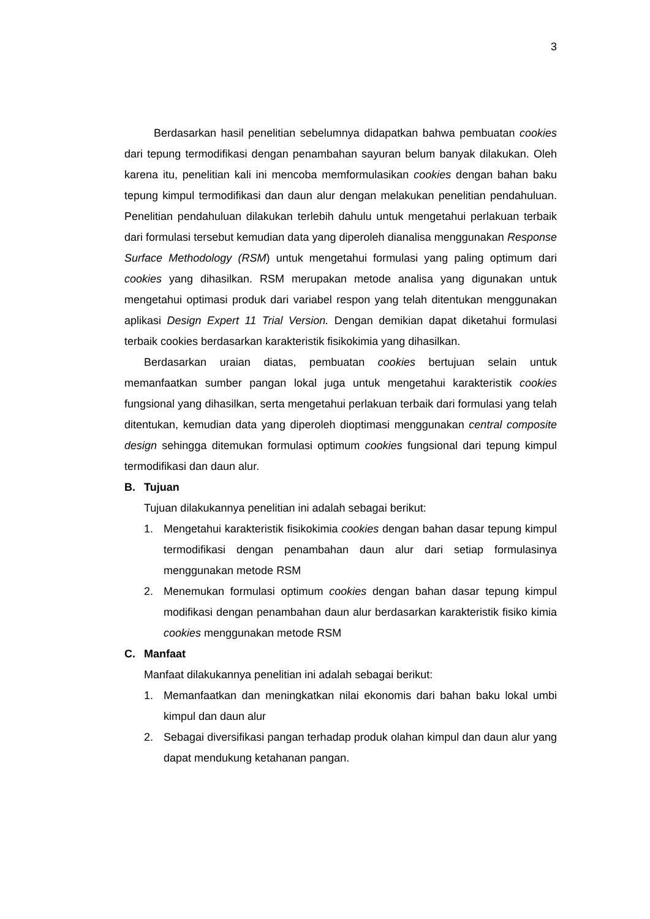3
Berdasarkan hasil penelitian sebelumnya didapatkan bahwa pembuatan cookies dari tepung termodifikasi dengan penambahan sayuran belum banyak dilakukan. Oleh karena itu, penelitian kali ini mencoba memformulasikan cookies dengan bahan baku tepung kimpul termodifikasi dan daun alur dengan melakukan penelitian pendahuluan. Penelitian pendahuluan dilakukan terlebih dahulu untuk mengetahui perlakuan terbaik dari formulasi tersebut kemudian data yang diperoleh dianalisa menggunakan Response Surface Methodology (RSM) untuk mengetahui formulasi yang paling optimum dari cookies yang dihasilkan. RSM merupakan metode analisa yang digunakan untuk mengetahui optimasi produk dari variabel respon yang telah ditentukan menggunakan aplikasi Design Expert 11 Trial Version. Dengan demikian dapat diketahui formulasi terbaik cookies berdasarkan karakteristik fisikokimia yang dihasilkan.
Berdasarkan uraian diatas, pembuatan cookies bertujuan selain untuk memanfaatkan sumber pangan lokal juga untuk mengetahui karakteristik cookies fungsional yang dihasilkan, serta mengetahui perlakuan terbaik dari formulasi yang telah ditentukan, kemudian data yang diperoleh dioptimasi menggunakan central composite design sehingga ditemukan formulasi optimum cookies fungsional dari tepung kimpul termodifikasi dan daun alur.
B. Tujuan
Tujuan dilakukannya penelitian ini adalah sebagai berikut:
1. Mengetahui karakteristik fisikokimia cookies dengan bahan dasar tepung kimpul termodifikasi dengan penambahan daun alur dari setiap formulasinya menggunakan metode RSM
2. Menemukan formulasi optimum cookies dengan bahan dasar tepung kimpul modifikasi dengan penambahan daun alur berdasarkan karakteristik fisiko kimia cookies menggunakan metode RSM
C. Manfaat
Manfaat dilakukannya penelitian ini adalah sebagai berikut:
1. Memanfaatkan dan meningkatkan nilai ekonomis dari bahan baku lokal umbi kimpul dan daun alur
2. Sebagai diversifikasi pangan terhadap produk olahan kimpul dan daun alur yang dapat mendukung ketahanan pangan.